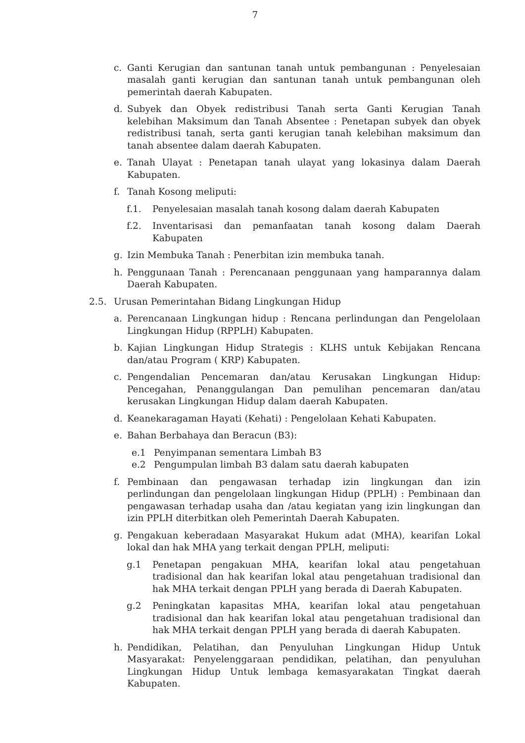7
c. Ganti Kerugian dan santunan tanah untuk pembangunan : Penyelesaian masalah ganti kerugian dan santunan tanah untuk pembangunan oleh pemerintah daerah Kabupaten.
d. Subyek dan Obyek redistribusi Tanah serta Ganti Kerugian Tanah kelebihan Maksimum dan Tanah Absentee : Penetapan subyek dan obyek redistribusi tanah, serta ganti kerugian tanah kelebihan maksimum dan tanah absentee dalam daerah Kabupaten.
e. Tanah Ulayat : Penetapan tanah ulayat yang lokasinya dalam Daerah Kabupaten.
f. Tanah Kosong meliputi:
f.1. Penyelesaian masalah tanah kosong dalam daerah Kabupaten
f.2. Inventarisasi dan pemanfaatan tanah kosong dalam Daerah Kabupaten
g. Izin Membuka Tanah : Penerbitan izin membuka tanah.
h. Penggunaan Tanah : Perencanaan penggunaan yang hamparannya dalam Daerah Kabupaten.
2.5. Urusan Pemerintahan Bidang Lingkungan Hidup
a. Perencanaan Lingkungan hidup : Rencana perlindungan dan Pengelolaan Lingkungan Hidup (RPPLH) Kabupaten.
b. Kajian Lingkungan Hidup Strategis : KLHS untuk Kebijakan Rencana dan/atau Program ( KRP) Kabupaten.
c. Pengendalian Pencemaran dan/atau Kerusakan Lingkungan Hidup: Pencegahan, Penanggulangan Dan pemulihan pencemaran dan/atau kerusakan Lingkungan Hidup dalam daerah Kabupaten.
d. Keanekaragaman Hayati (Kehati) : Pengelolaan Kehati Kabupaten.
e. Bahan Berbahaya dan Beracun (B3):
e.1 Penyimpanan sementara Limbah B3
e.2 Pengumpulan limbah B3 dalam satu daerah kabupaten
f. Pembinaan dan pengawasan terhadap izin lingkungan dan izin perlindungan dan pengelolaan lingkungan Hidup (PPLH) : Pembinaan dan pengawasan terhadap usaha dan /atau kegiatan yang izin lingkungan dan izin PPLH diterbitkan oleh Pemerintah Daerah Kabupaten.
g. Pengakuan keberadaan Masyarakat Hukum adat (MHA), kearifan Lokal lokal dan hak MHA yang terkait dengan PPLH, meliputi:
g.1 Penetapan pengakuan MHA, kearifan lokal atau pengetahuan tradisional dan hak kearifan lokal atau pengetahuan tradisional dan hak MHA terkait dengan PPLH yang berada di Daerah Kabupaten.
g.2 Peningkatan kapasitas MHA, kearifan lokal atau pengetahuan tradisional dan hak kearifan lokal atau pengetahuan tradisional dan hak MHA terkait dengan PPLH yang berada di daerah Kabupaten.
h. Pendidikan, Pelatihan, dan Penyuluhan Lingkungan Hidup Untuk Masyarakat: Penyelenggaraan pendidikan, pelatihan, dan penyuluhan Lingkungan Hidup Untuk lembaga kemasyarakatan Tingkat daerah Kabupaten.